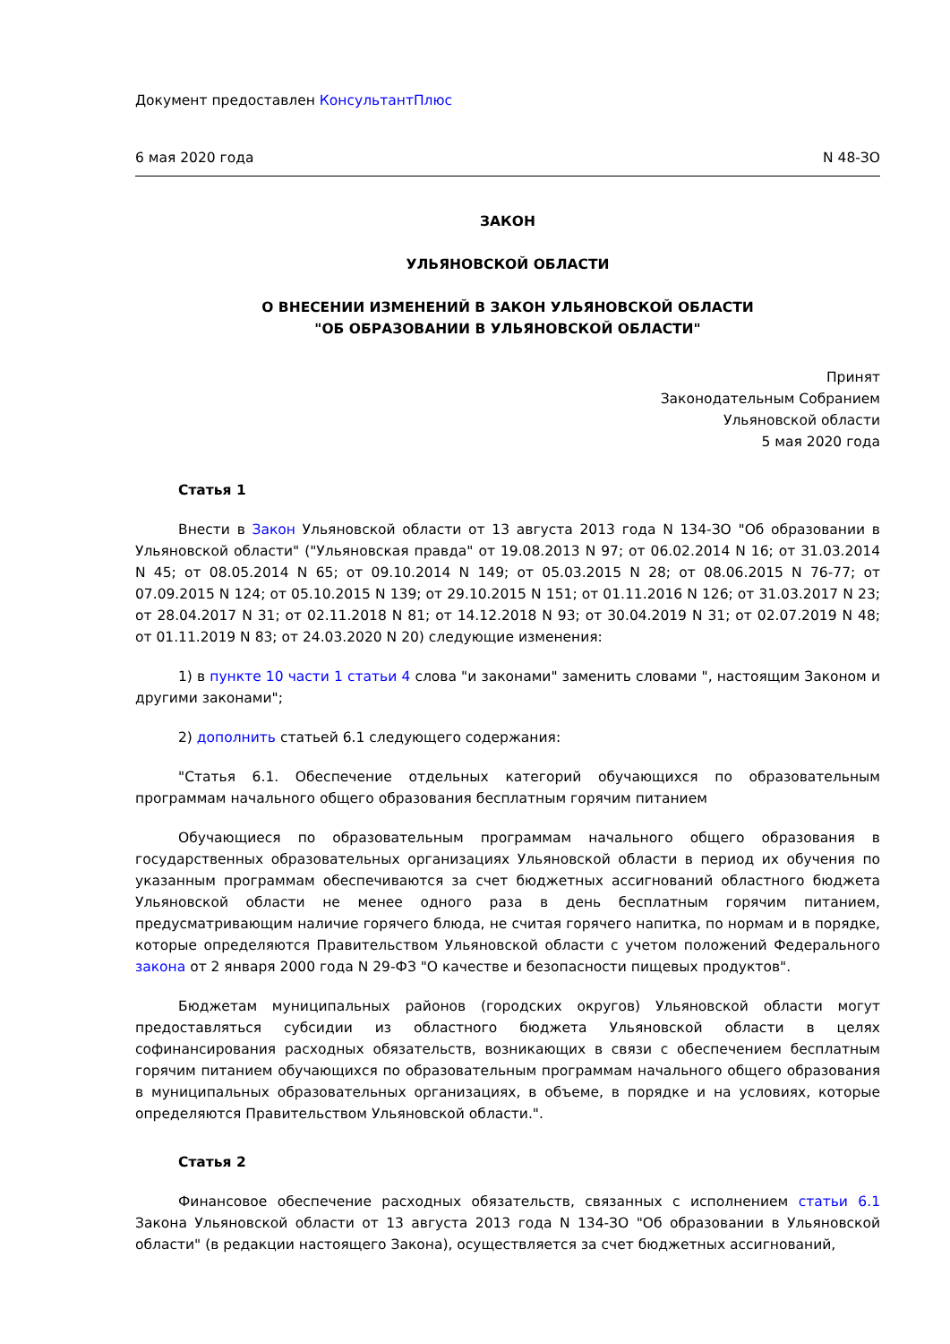Документ предоставлен КонсультантПлюс
6 мая 2020 года N 48-ЗО
ЗАКОН
УЛЬЯНОВСКОЙ ОБЛАСТИ
О ВНЕСЕНИИ ИЗМЕНЕНИЙ В ЗАКОН УЛЬЯНОВСКОЙ ОБЛАСТИ
"ОБ ОБРАЗОВАНИИ В УЛЬЯНОВСКОЙ ОБЛАСТИ"
Принят
Законодательным Собранием
Ульяновской области
5 мая 2020 года
Статья 1
Внести в Закон Ульяновской области от 13 августа 2013 года N 134-ЗО "Об образовании в Ульяновской области" ("Ульяновская правда" от 19.08.2013 N 97; от 06.02.2014 N 16; от 31.03.2014 N 45; от 08.05.2014 N 65; от 09.10.2014 N 149; от 05.03.2015 N 28; от 08.06.2015 N 76-77; от 07.09.2015 N 124; от 05.10.2015 N 139; от 29.10.2015 N 151; от 01.11.2016 N 126; от 31.03.2017 N 23; от 28.04.2017 N 31; от 02.11.2018 N 81; от 14.12.2018 N 93; от 30.04.2019 N 31; от 02.07.2019 N 48; от 01.11.2019 N 83; от 24.03.2020 N 20) следующие изменения:
1) в пункте 10 части 1 статьи 4 слова "и законами" заменить словами ", настоящим Законом и другими законами";
2) дополнить статьей 6.1 следующего содержания:
"Статья 6.1. Обеспечение отдельных категорий обучающихся по образовательным программам начального общего образования бесплатным горячим питанием
Обучающиеся по образовательным программам начального общего образования в государственных образовательных организациях Ульяновской области в период их обучения по указанным программам обеспечиваются за счет бюджетных ассигнований областного бюджета Ульяновской области не менее одного раза в день бесплатным горячим питанием, предусматривающим наличие горячего блюда, не считая горячего напитка, по нормам и в порядке, которые определяются Правительством Ульяновской области с учетом положений Федерального закона от 2 января 2000 года N 29-ФЗ "О качестве и безопасности пищевых продуктов".
Бюджетам муниципальных районов (городских округов) Ульяновской области могут предоставляться субсидии из областного бюджета Ульяновской области в целях софинансирования расходных обязательств, возникающих в связи с обеспечением бесплатным горячим питанием обучающихся по образовательным программам начального общего образования в муниципальных образовательных организациях, в объеме, в порядке и на условиях, которые определяются Правительством Ульяновской области.".
Статья 2
Финансовое обеспечение расходных обязательств, связанных с исполнением статьи 6.1 Закона Ульяновской области от 13 августа 2013 года N 134-ЗО "Об образовании в Ульяновской области" (в редакции настоящего Закона), осуществляется за счет бюджетных ассигнований,